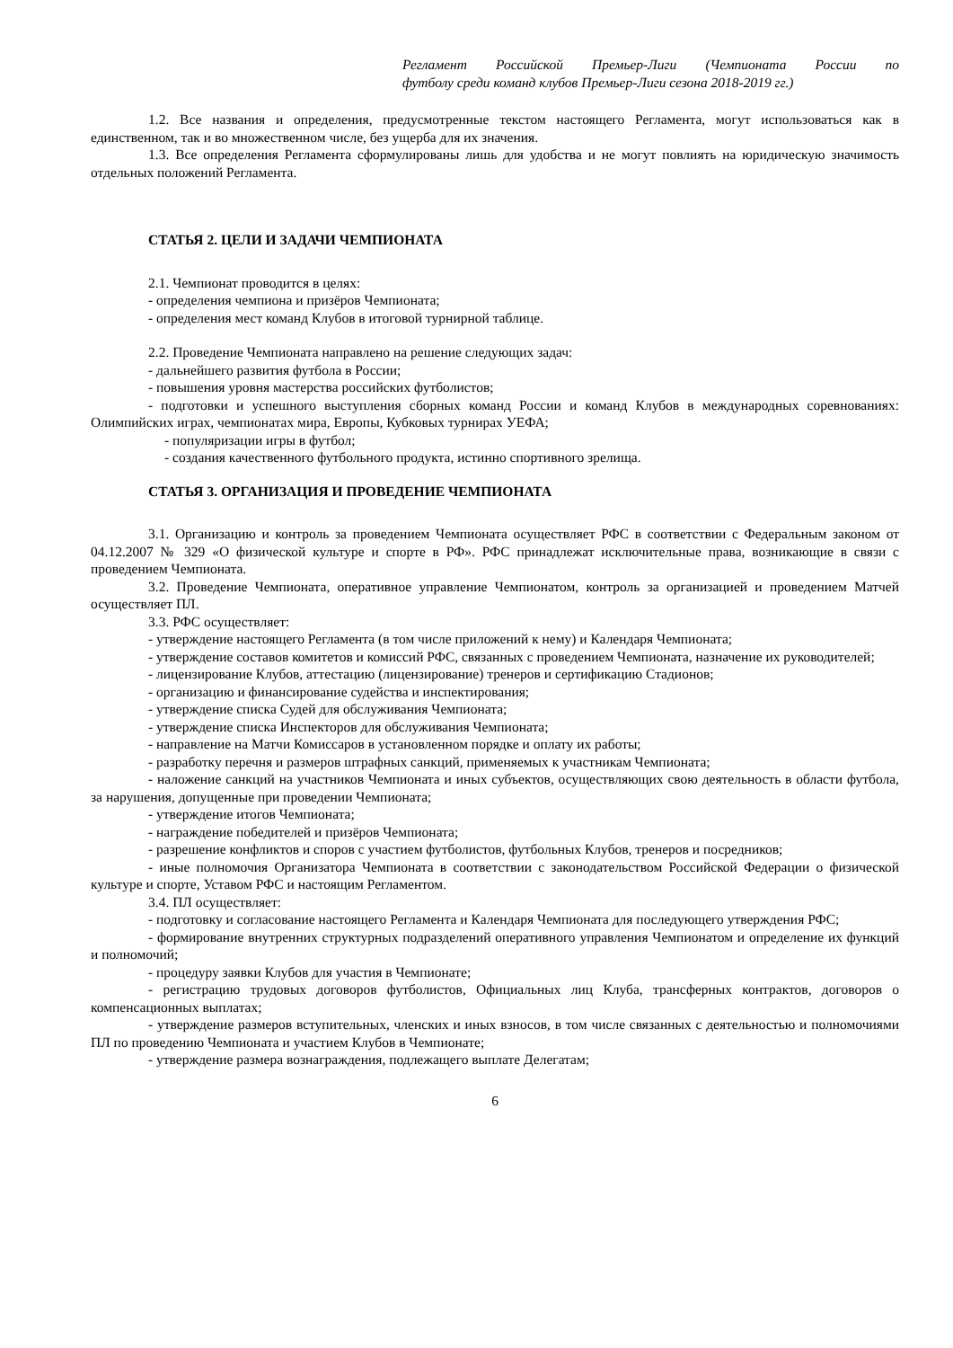Регламент Российской Премьер-Лиги (Чемпионата России по
футболу среди команд клубов Премьер-Лиги сезона 2018-2019 гг.)
1.2. Все названия и определения, предусмотренные текстом настоящего Регламента, могут использоваться как в единственном, так и во множественном числе, без ущерба для их значения.
1.3. Все определения Регламента сформулированы лишь для удобства и не могут повлиять на юридическую значимость отдельных положений Регламента.
СТАТЬЯ 2. ЦЕЛИ И ЗАДАЧИ ЧЕМПИОНАТА
2.1. Чемпионат проводится в целях:
- определения чемпиона и призёров Чемпионата;
- определения мест команд Клубов в итоговой турнирной таблице.
2.2. Проведение Чемпионата направлено на решение следующих задач:
- дальнейшего развития футбола в России;
- повышения уровня мастерства российских футболистов;
- подготовки и успешного выступления сборных команд России и команд Клубов в международных соревнованиях: Олимпийских играх, чемпионатах мира, Европы, Кубковых турнирах УЕФА;
- популяризации игры в футбол;
- создания качественного футбольного продукта, истинно спортивного зрелища.
СТАТЬЯ 3. ОРГАНИЗАЦИЯ И ПРОВЕДЕНИЕ ЧЕМПИОНАТА
3.1. Организацию и контроль за проведением Чемпионата осуществляет РФС в соответствии с Федеральным законом от 04.12.2007 № 329 «О физической культуре и спорте в РФ». РФС принадлежат исключительные права, возникающие в связи с проведением Чемпионата.
3.2. Проведение Чемпионата, оперативное управление Чемпионатом, контроль за организацией и проведением Матчей осуществляет ПЛ.
3.3. РФС осуществляет:
- утверждение настоящего Регламента (в том числе приложений к нему) и Календаря Чемпионата;
- утверждение составов комитетов и комиссий РФС, связанных с проведением Чемпионата, назначение их руководителей;
- лицензирование Клубов, аттестацию (лицензирование) тренеров и сертификацию Стадионов;
- организацию и финансирование судейства и инспектирования;
- утверждение списка Судей для обслуживания Чемпионата;
- утверждение списка Инспекторов для обслуживания Чемпионата;
- направление на Матчи Комиссаров в установленном порядке и оплату их работы;
- разработку перечня и размеров штрафных санкций, применяемых к участникам Чемпионата;
- наложение санкций на участников Чемпионата и иных субъектов, осуществляющих свою деятельность в области футбола, за нарушения, допущенные при проведении Чемпионата;
- утверждение итогов Чемпионата;
- награждение победителей и призёров Чемпионата;
- разрешение конфликтов и споров с участием футболистов, футбольных Клубов, тренеров и посредников;
- иные полномочия Организатора Чемпионата в соответствии с законодательством Российской Федерации о физической культуре и спорте, Уставом РФС и настоящим Регламентом.
3.4. ПЛ осуществляет:
- подготовку и согласование настоящего Регламента и Календаря Чемпионата для последующего утверждения РФС;
- формирование внутренних структурных подразделений оперативного управления Чемпионатом и определение их функций и полномочий;
- процедуру заявки Клубов для участия в Чемпионате;
- регистрацию трудовых договоров футболистов, Официальных лиц Клуба, трансферных контрактов, договоров о компенсационных выплатах;
- утверждение размеров вступительных, членских и иных взносов, в том числе связанных с деятельностью и полномочиями ПЛ по проведению Чемпионата и участием Клубов в Чемпионате;
- утверждение размера вознаграждения, подлежащего выплате Делегатам;
6